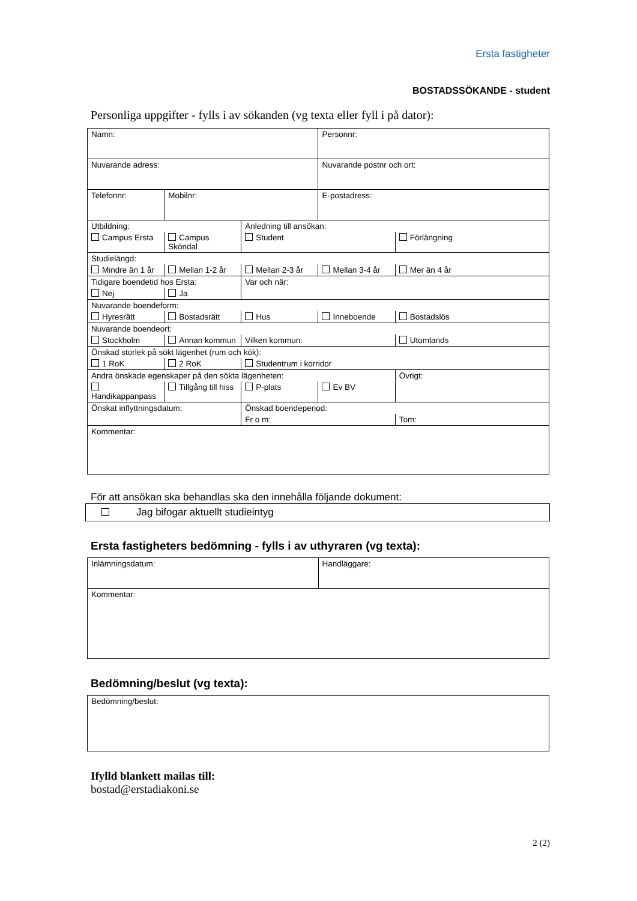Ersta fastigheter
BOSTADSSÖKANDE - student
Personliga uppgifter - fylls i av sökanden (vg texta eller fyll i på dator):
| Namn: | | | Personnr: | |
| Nuvarande adress: | | | Nuvarande postnr och ort: | |
| Telefonnr: | Mobilnr: | | E-postadress: | |
| Utbildning: | | Anledning till ansökan: | | |
| Campus Ersta | Campus Sköndal | Student | | Förlängning |
| Studielängd: | | | | |
| Mindre än 1 år | Mellan 1-2 år | Mellan 2-3 år | Mellan 3-4 år | Mer än 4 år |
| Tidigare boendetid hos Ersta: | | Var och när: | | |
| Nej | Ja | | | |
| Nuvarande boendeform: | | | | |
| Hyresrätt | Bostadsrätt | Hus | Inneboende | Bostadslös |
| Nuvarande boendeort: | | | | |
| Stockholm | Annan kommun | Vilken kommun: | | Utomlands |
| Önskad storlek på sökt lägenhet (rum och kök): | | | | |
| 1 RoK | 2 RoK | Studentrum i korridor | | |
| Andra önskade egenskaper på den sökta lägenheten: | | | | Övrigt: |
| Handikappanpass | Tillgång till hiss | P-plats | Ev BV | |
| Önskat inflyttningsdatum: | | Önskad boendeperiod: | | |
| | | Fr o m: | | Tom: |
| Kommentar: | | | | |
För att ansökan ska behandlas ska den innehålla följande dokument:
Jag bifogar aktuellt studieintyg
Ersta fastigheters bedömning - fylls i av uthyraren (vg texta):
| Inlämningsdatum: | Handläggare: |
| Kommentar: | |
Bedömning/beslut (vg texta):
| Bedömning/beslut: |
Ifylld blankett mailas till:
bostad@erstadiakoni.se
2 (2)